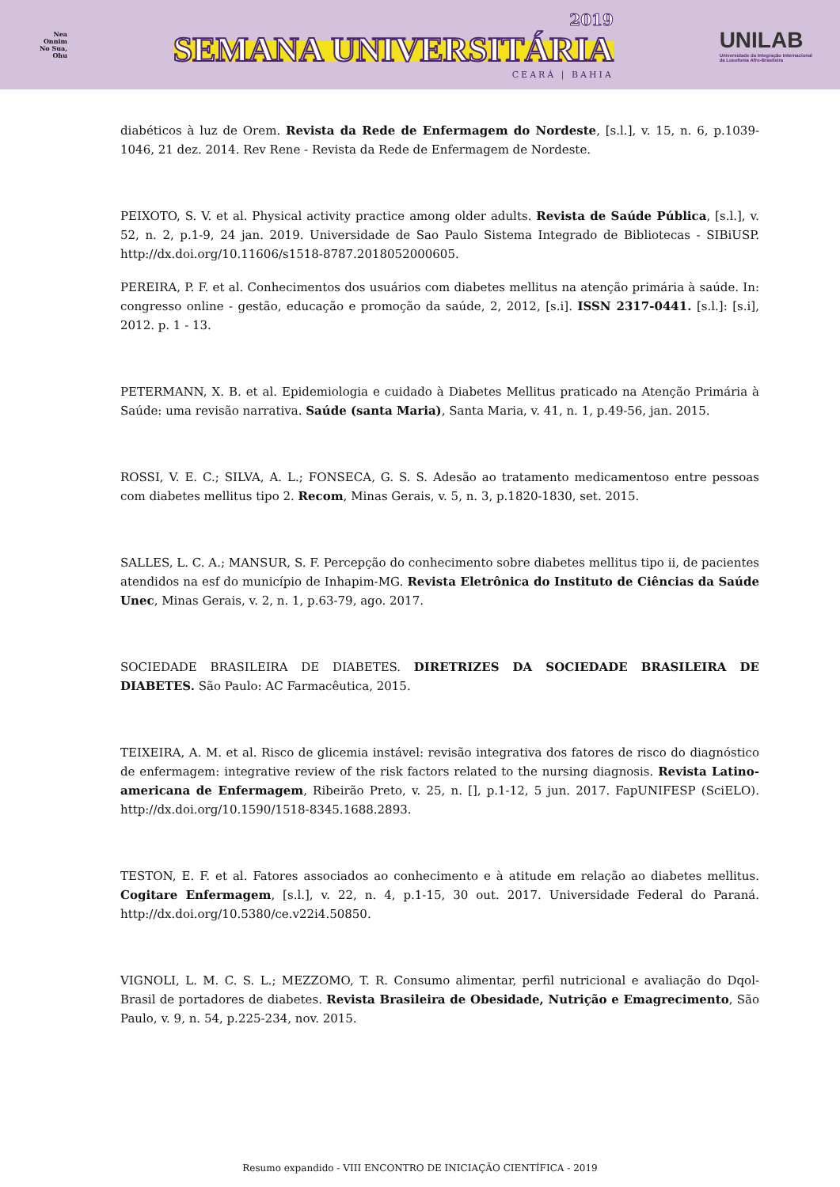Nea
Onnim
No Sua,
Ohu
2019
SEMANA UNIVERSITÁRIA
CEARÁ | BAHIA
UNILAB
Universidade da Integração Internacional
da Lusofonia Afro-Brasileira
diabéticos à luz de Orem. Revista da Rede de Enfermagem do Nordeste, [s.l.], v. 15, n. 6, p.1039-1046, 21 dez. 2014. Rev Rene - Revista da Rede de Enfermagem de Nordeste.
PEIXOTO, S. V. et al. Physical activity practice among older adults. Revista de Saúde Pública, [s.l.], v. 52, n. 2, p.1-9, 24 jan. 2019. Universidade de Sao Paulo Sistema Integrado de Bibliotecas - SIBiUSP. http://dx.doi.org/10.11606/s1518-8787.2018052000605.
PEREIRA, P. F. et al. Conhecimentos dos usuários com diabetes mellitus na atenção primária à saúde. In: congresso online - gestão, educação e promoção da saúde, 2, 2012, [s.i]. ISSN 2317-0441. [s.l.]: [s.i], 2012. p. 1 - 13.
PETERMANN, X. B. et al. Epidemiologia e cuidado à Diabetes Mellitus praticado na Atenção Primária à Saúde: uma revisão narrativa. Saúde (santa Maria), Santa Maria, v. 41, n. 1, p.49-56, jan. 2015.
ROSSI, V. E. C.; SILVA, A. L.; FONSECA, G. S. S. Adesão ao tratamento medicamentoso entre pessoas com diabetes mellitus tipo 2. Recom, Minas Gerais, v. 5, n. 3, p.1820-1830, set. 2015.
SALLES, L. C. A.; MANSUR, S. F. Percepção do conhecimento sobre diabetes mellitus tipo ii, de pacientes atendidos na esf do município de Inhapim-MG. Revista Eletrônica do Instituto de Ciências da Saúde Unec, Minas Gerais, v. 2, n. 1, p.63-79, ago. 2017.
SOCIEDADE BRASILEIRA DE DIABETES. DIRETRIZES DA SOCIEDADE BRASILEIRA DE DIABETES. São Paulo: AC Farmacêutica, 2015.
TEIXEIRA, A. M. et al. Risco de glicemia instável: revisão integrativa dos fatores de risco do diagnóstico de enfermagem: integrative review of the risk factors related to the nursing diagnosis. Revista Latino-americana de Enfermagem, Ribeirão Preto, v. 25, n. [], p.1-12, 5 jun. 2017. FapUNIFESP (SciELO). http://dx.doi.org/10.1590/1518-8345.1688.2893.
TESTON, E. F. et al. Fatores associados ao conhecimento e à atitude em relação ao diabetes mellitus. Cogitare Enfermagem, [s.l.], v. 22, n. 4, p.1-15, 30 out. 2017. Universidade Federal do Paraná. http://dx.doi.org/10.5380/ce.v22i4.50850.
VIGNOLI, L. M. C. S. L.; MEZZOMO, T. R. Consumo alimentar, perfil nutricional e avaliação do Dqol-Brasil de portadores de diabetes. Revista Brasileira de Obesidade, Nutrição e Emagrecimento, São Paulo, v. 9, n. 54, p.225-234, nov. 2015.
Resumo expandido - VIII ENCONTRO DE INICIAÇÃO CIENTÍFICA - 2019